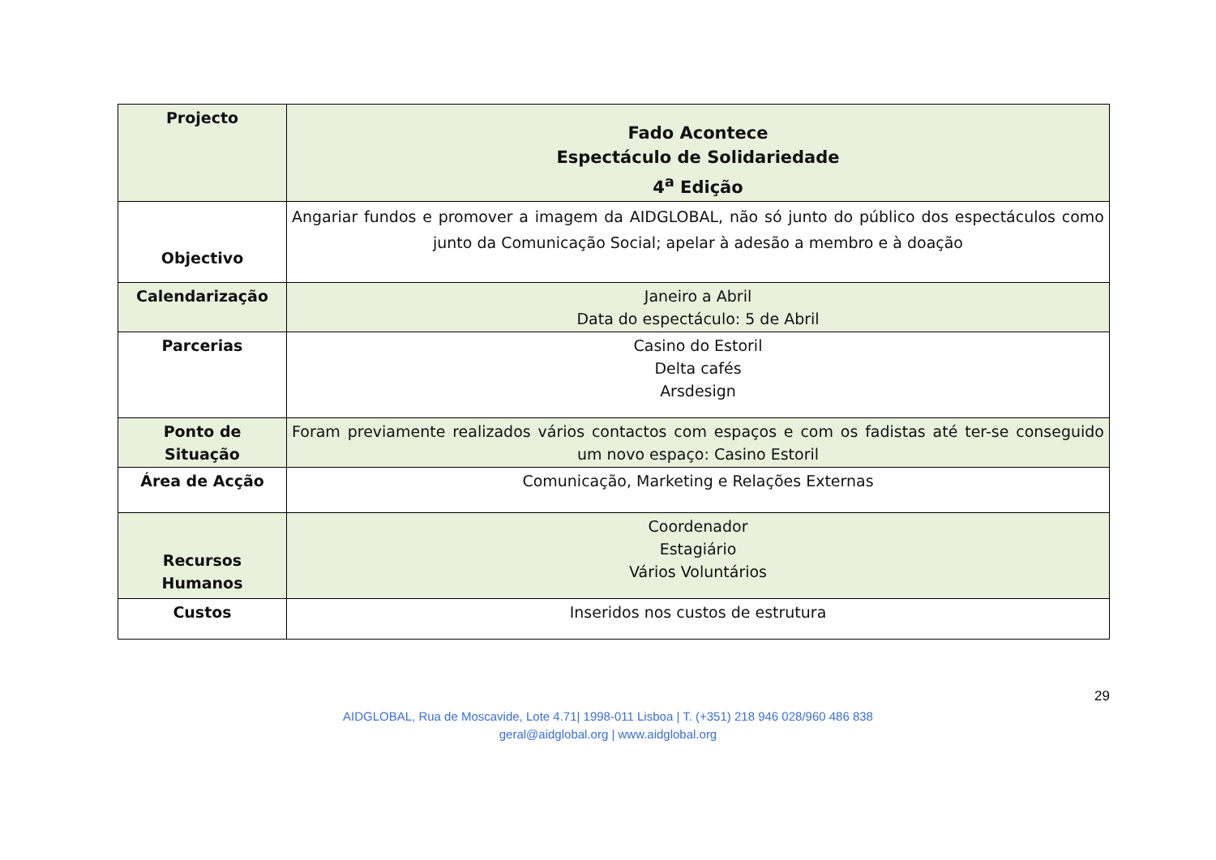| Projecto | Fado Acontece Espectáculo de Solidariedade 4<sup>a</sup> Edição |
| Objectivo | Angariar fundos e promover a imagem da AIDGLOBAL, não só junto do público dos espectáculos como junto da Comunicação Social; apelar à adesão a membro e à doação |
| Calendarização | Janeiro a Abril Data do espectáculo: 5 de Abril |
| Parcerias | Casino do Estoril Delta cafés Arsdesign |
| Ponto de Situação | Foram previamente realizados vários contactos com espaços e com os fadistas até ter-se conseguido um novo espaço: Casino Estoril |
| Área de Acção | Comunicação, Marketing e Relações Externas |
| Recursos Humanos | Coordenador Estagiário Vários Voluntários |
| Custos | Inseridos nos custos de estrutura |
29
AIDGLOBAL, Rua de Moscavide, Lote 4.71| 1998-011 Lisboa | T. (+351) 218 946 028/960 486 838
geral@aidglobal.org | www.aidglobal.org